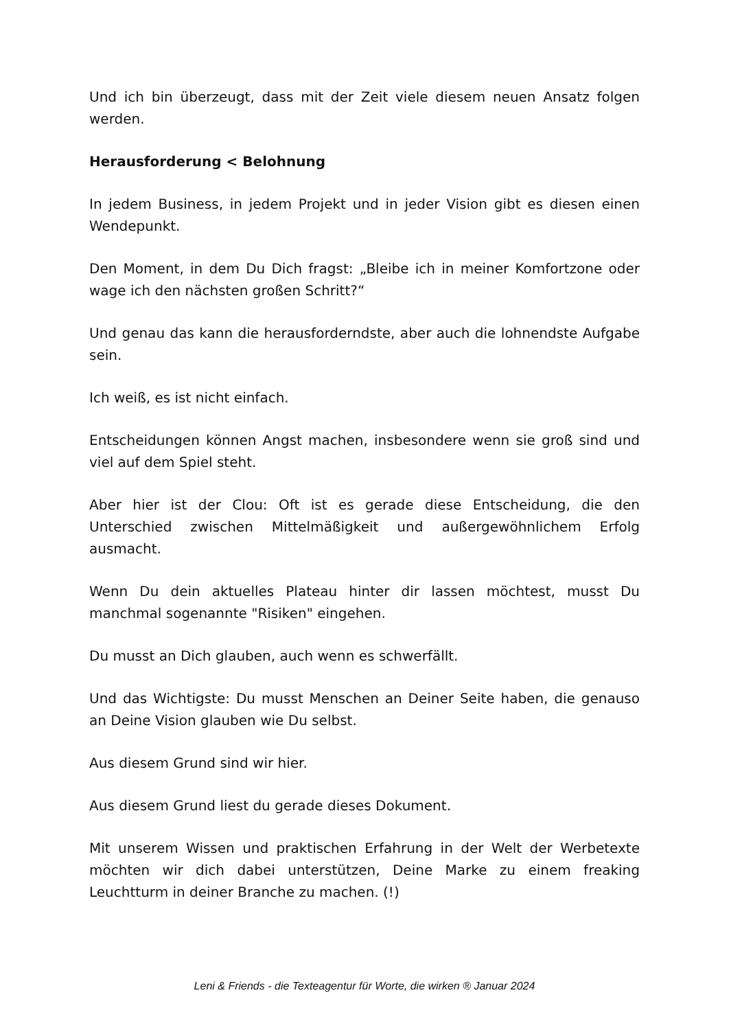Und ich bin überzeugt, dass mit der Zeit viele diesem neuen Ansatz folgen werden.
Herausforderung < Belohnung
In jedem Business, in jedem Projekt und in jeder Vision gibt es diesen einen Wendepunkt.
Den Moment, in dem Du Dich fragst: „Bleibe ich in meiner Komfortzone oder wage ich den nächsten großen Schritt?“
Und genau das kann die herausforderndste, aber auch die lohnendste Aufgabe sein.
Ich weiß, es ist nicht einfach.
Entscheidungen können Angst machen, insbesondere wenn sie groß sind und viel auf dem Spiel steht.
Aber hier ist der Clou: Oft ist es gerade diese Entscheidung, die den Unterschied zwischen Mittelmäßigkeit und außergewöhnlichem Erfolg ausmacht.
Wenn Du dein aktuelles Plateau hinter dir lassen möchtest, musst Du manchmal sogenannte "Risiken" eingehen.
Du musst an Dich glauben, auch wenn es schwerfällt.
Und das Wichtigste: Du musst Menschen an Deiner Seite haben, die genauso an Deine Vision glauben wie Du selbst.
Aus diesem Grund sind wir hier.
Aus diesem Grund liest du gerade dieses Dokument.
Mit unserem Wissen und praktischen Erfahrung in der Welt der Werbetexte möchten wir dich dabei unterstützen, Deine Marke zu einem freaking Leuchtturm in deiner Branche zu machen. (!)
Leni & Friends - die Texteagentur für Worte, die wirken ® Januar 2024